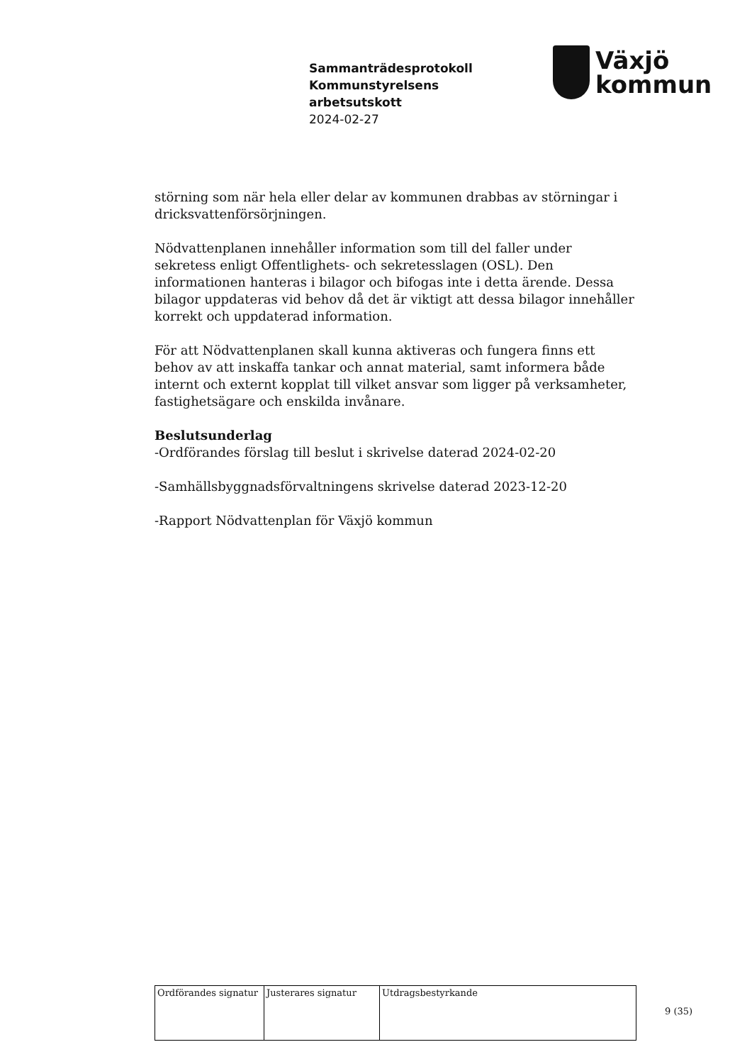Sammanträdesprotokoll
Kommunstyrelsens
arbetsutskott
2024-02-27
Växjö
kommun
störning som när hela eller delar av kommunen drabbas av störningar i dricksvattenförsörjningen.
Nödvattenplanen innehåller information som till del faller under sekretess enligt Offentlighets- och sekretesslagen (OSL). Den informationen hanteras i bilagor och bifogas inte i detta ärende. Dessa bilagor uppdateras vid behov då det är viktigt att dessa bilagor innehåller korrekt och uppdaterad information.
För att Nödvattenplanen skall kunna aktiveras och fungera finns ett behov av att inskaffa tankar och annat material, samt informera både internt och externt kopplat till vilket ansvar som ligger på verksamheter, fastighetsägare och enskilda invånare.
Beslutsunderlag
-Ordförandes förslag till beslut i skrivelse daterad 2024-02-20
-Samhällsbyggnadsförvaltningens skrivelse daterad 2023-12-20
-Rapport Nödvattenplan för Växjö kommun
| Ordförandes signatur | Justerares signatur | Utdragsbestyrkande |
9 (35)